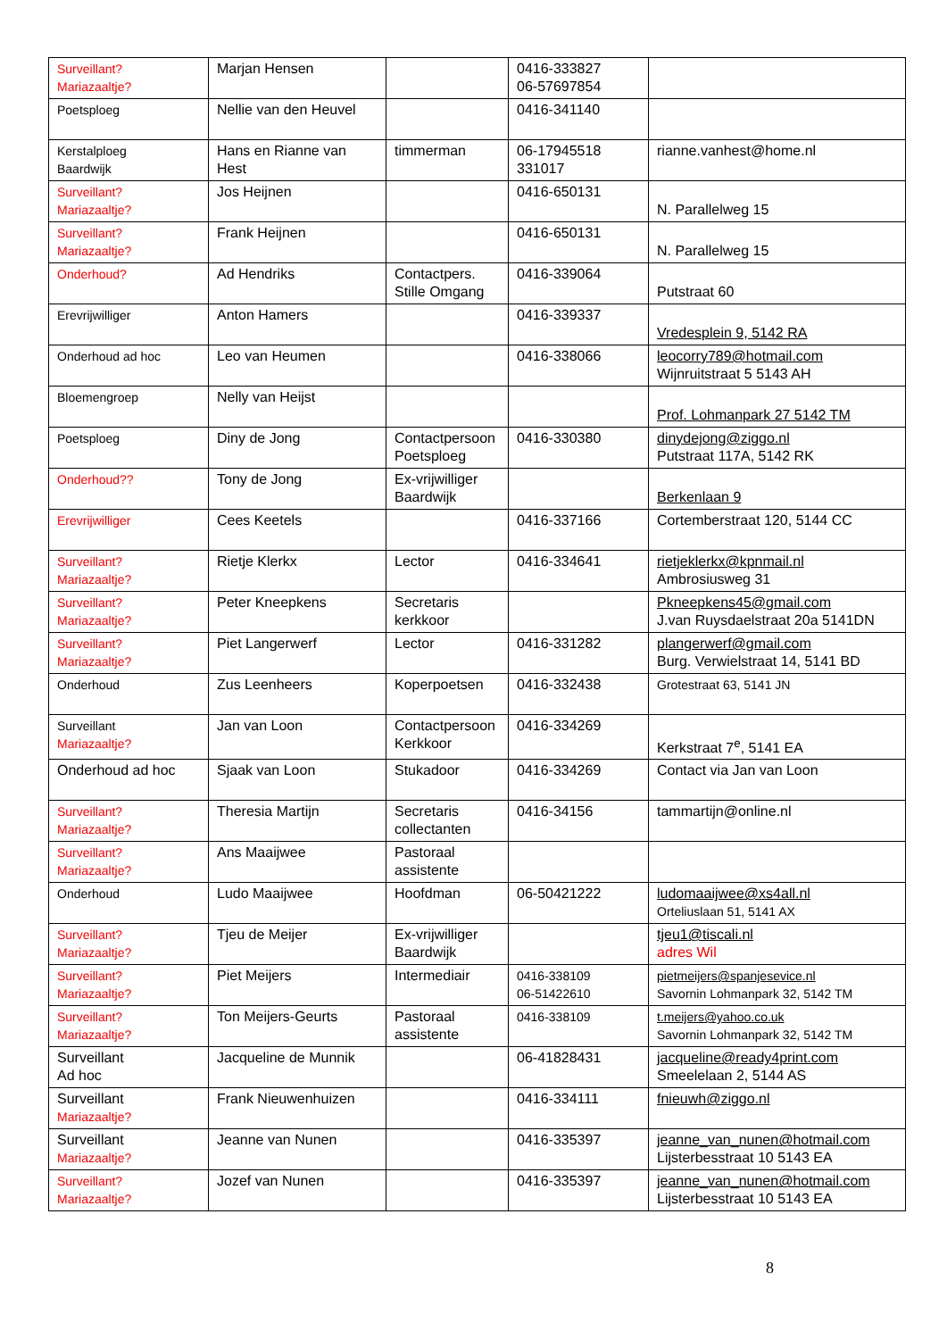| Surveillant? Mariazaaltje? | Marjan Hensen | | 0416-333827 06-57697854 | |
| Poetsploeg | Nellie van den Heuvel | | 0416-341140 | |
| Kerstalploeg Baardwijk | Hans en Rianne van Hest | timmerman | 06-17945518 331017 | rianne.vanhest@home.nl |
| Surveillant? Mariazaaltje? | Jos Heijnen | | 0416-650131 | N. Parallelweg 15 |
| Surveillant? Mariazaaltje? | Frank Heijnen | | 0416-650131 | N. Parallelweg 15 |
| Onderhoud? | Ad Hendriks | Contactpers. Stille Omgang | 0416-339064 | Putstraat 60 |
| Erevrijwilliger | Anton Hamers | | 0416-339337 | Vredesplein 9, 5142 RA |
| Onderhoud ad hoc | Leo van Heumen | | 0416-338066 | leocorry789@hotmail.com Wijnruitstraat 5 5143 AH |
| Bloemengroep | Nelly van Heijst | | | Prof. Lohmanpark 27 5142 TM |
| Poetsploeg | Diny de Jong | Contactpersoon Poetsploeg | 0416-330380 | dinydejong@ziggo.nl Putstraat 117A, 5142 RK |
| Onderhoud?? | Tony de Jong | Ex-vrijwilliger Baardwijk | | Berkenlaan 9 |
| Erevrijwilliger | Cees Keetels | | 0416-337166 | Cortemberstraat 120, 5144 CC |
| Surveillant? Mariazaaltje? | Rietje Klerkx | Lector | 0416-334641 | rietjeklerkx@kpnmail.nl Ambrosiusweg 31 |
| Surveillant? Mariazaaltje? | Peter Kneepkens | Secretaris kerkkoor | | Pkneepkens45@gmail.com J.van Ruysdaelstraat 20a 5141DN |
| Surveillant? Mariazaaltje? | Piet Langerwerf | Lector | 0416-331282 | plangerwerf@gmail.com Burg. Verwielstraat 14, 5141 BD |
| Onderhoud | Zus Leenheers | Koperpoetsen | 0416-332438 | Grotestraat 63, 5141 JN |
| Surveillant Mariazaaltje? | Jan van Loon | Contactpersoon Kerkkoor | 0416-334269 | Kerkstraat 7<sup>e</sup>, 5141 EA |
| Onderhoud ad hoc | Sjaak van Loon | Stukadoor | 0416-334269 | Contact via Jan van Loon |
| Surveillant? Mariazaaltje? | Theresia Martijn | Secretaris collectanten | 0416-34156 | tammartijn@online.nl |
| Surveillant? Mariazaaltje? | Ans Maaijwee | Pastoraal assistente | | |
| Onderhoud | Ludo Maaijwee | Hoofdman | 06-50421222 | ludomaaijwee@xs4all.nl Orteliuslaan 51, 5141 AX |
| Surveillant? Mariazaaltje? | Tjeu de Meijer | Ex-vrijwilliger Baardwijk | | tjeu1@tiscali.nl adres Wil |
| Surveillant? Mariazaaltje? | Piet Meijers | Intermediair | 0416-338109 06-51422610 | pietmeijers@spanjesevice.nl Savornin Lohmanpark 32, 5142 TM |
| Surveillant? Mariazaaltje? | Ton Meijers-Geurts | Pastoraal assistente | 0416-338109 | t.meijers@yahoo.co.uk Savornin Lohmanpark 32, 5142 TM |
| Surveillant Ad hoc | Jacqueline de Munnik | | 06-41828431 | jacqueline@ready4print.com Smeelelaan 2, 5144 AS |
| Surveillant Mariazaaltje? | Frank Nieuwenhuizen | | 0416-334111 | fnieuwh@ziggo.nl |
| Surveillant Mariazaaltje? | Jeanne van Nunen | | 0416-335397 | jeanne_van_nunen@hotmail.com Lijsterbesstraat 10 5143 EA |
| Surveillant? Mariazaaltje? | Jozef van Nunen | | 0416-335397 | jeanne_van_nunen@hotmail.com Lijsterbesstraat 10 5143 EA |
8